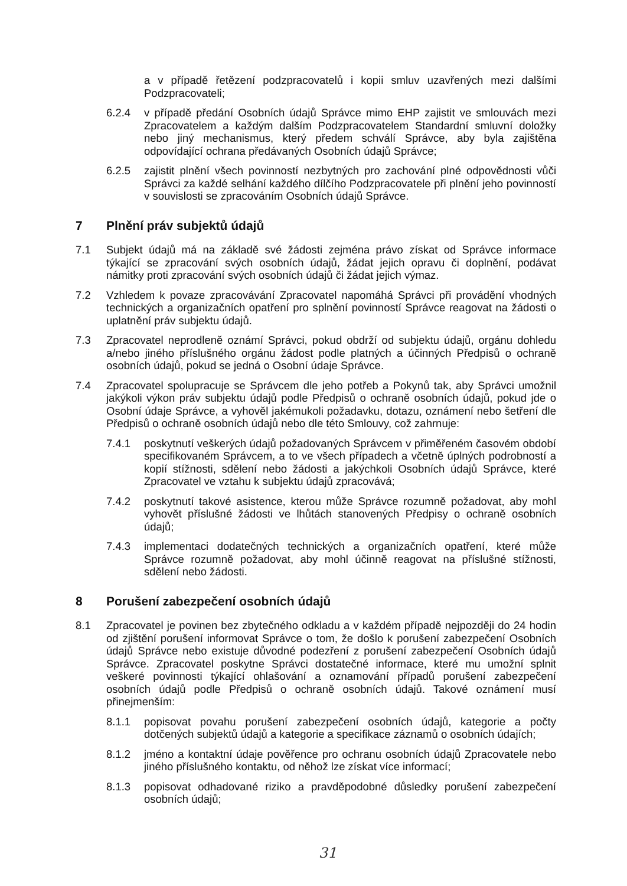a v případě řetězení podzpracovatelů i kopii smluv uzavřených mezi dalšími Podzpracovateli;
6.2.4 v případě předání Osobních údajů Správce mimo EHP zajistit ve smlouvách mezi Zpracovatelem a každým dalším Podzpracovatelem Standardní smluvní doložky nebo jiný mechanismus, který předem schválí Správce, aby byla zajištěna odpovídající ochrana předávaných Osobních údajů Správce;
6.2.5 zajistit plnění všech povinností nezbytných pro zachování plné odpovědnosti vůči Správci za každé selhání každého dílčího Podzpracovatele při plnění jeho povinností v souvislosti se zpracováním Osobních údajů Správce.
7 Plnění práv subjektů údajů
7.1 Subjekt údajů má na základě své žádosti zejména právo získat od Správce informace týkající se zpracování svých osobních údajů, žádat jejich opravu či doplnění, podávat námitky proti zpracování svých osobních údajů či žádat jejich výmaz.
7.2 Vzhledem k povaze zpracovávání Zpracovatel napomáhá Správci při provádění vhodných technických a organizačních opatření pro splnění povinností Správce reagovat na žádosti o uplatnění práv subjektu údajů.
7.3 Zpracovatel neprodleně oznámí Správci, pokud obdrží od subjektu údajů, orgánu dohledu a/nebo jiného příslušného orgánu žádost podle platných a účinných Předpisů o ochraně osobních údajů, pokud se jedná o Osobní údaje Správce.
7.4 Zpracovatel spolupracuje se Správcem dle jeho potřeb a Pokynů tak, aby Správci umožnil jakýkoli výkon práv subjektu údajů podle Předpisů o ochraně osobních údajů, pokud jde o Osobní údaje Správce, a vyhověl jakémukoli požadavku, dotazu, oznámení nebo šetření dle Předpisů o ochraně osobních údajů nebo dle této Smlouvy, což zahrnuje:
7.4.1 poskytnutí veškerých údajů požadovaných Správcem v přiměřeném časovém období specifikovaném Správcem, a to ve všech případech a včetně úplných podrobností a kopií stížnosti, sdělení nebo žádosti a jakýchkoli Osobních údajů Správce, které Zpracovatel ve vztahu k subjektu údajů zpracovává;
7.4.2 poskytnutí takové asistence, kterou může Správce rozumně požadovat, aby mohl vyhovět příslušné žádosti ve lhůtách stanovených Předpisy o ochraně osobních údajů;
7.4.3 implementaci dodatečných technických a organizačních opatření, které může Správce rozumně požadovat, aby mohl účinně reagovat na příslušné stížnosti, sdělení nebo žádosti.
8 Porušení zabezpečení osobních údajů
8.1 Zpracovatel je povinen bez zbytečného odkladu a v každém případě nejpozději do 24 hodin od zjištění porušení informovat Správce o tom, že došlo k porušení zabezpečení Osobních údajů Správce nebo existuje důvodné podezření z porušení zabezpečení Osobních údajů Správce. Zpracovatel poskytne Správci dostatečné informace, které mu umožní splnit veškeré povinnosti týkající ohlašování a oznamování případů porušení zabezpečení osobních údajů podle Předpisů o ochraně osobních údajů. Takové oznámení musí přinejmenším:
8.1.1 popisovat povahu porušení zabezpečení osobních údajů, kategorie a počty dotčených subjektů údajů a kategorie a specifikace záznamů o osobních údajích;
8.1.2 jméno a kontaktní údaje pověřence pro ochranu osobních údajů Zpracovatele nebo jiného příslušného kontaktu, od něhož lze získat více informací;
8.1.3 popisovat odhadované riziko a pravděpodobné důsledky porušení zabezpečení osobních údajů;
31